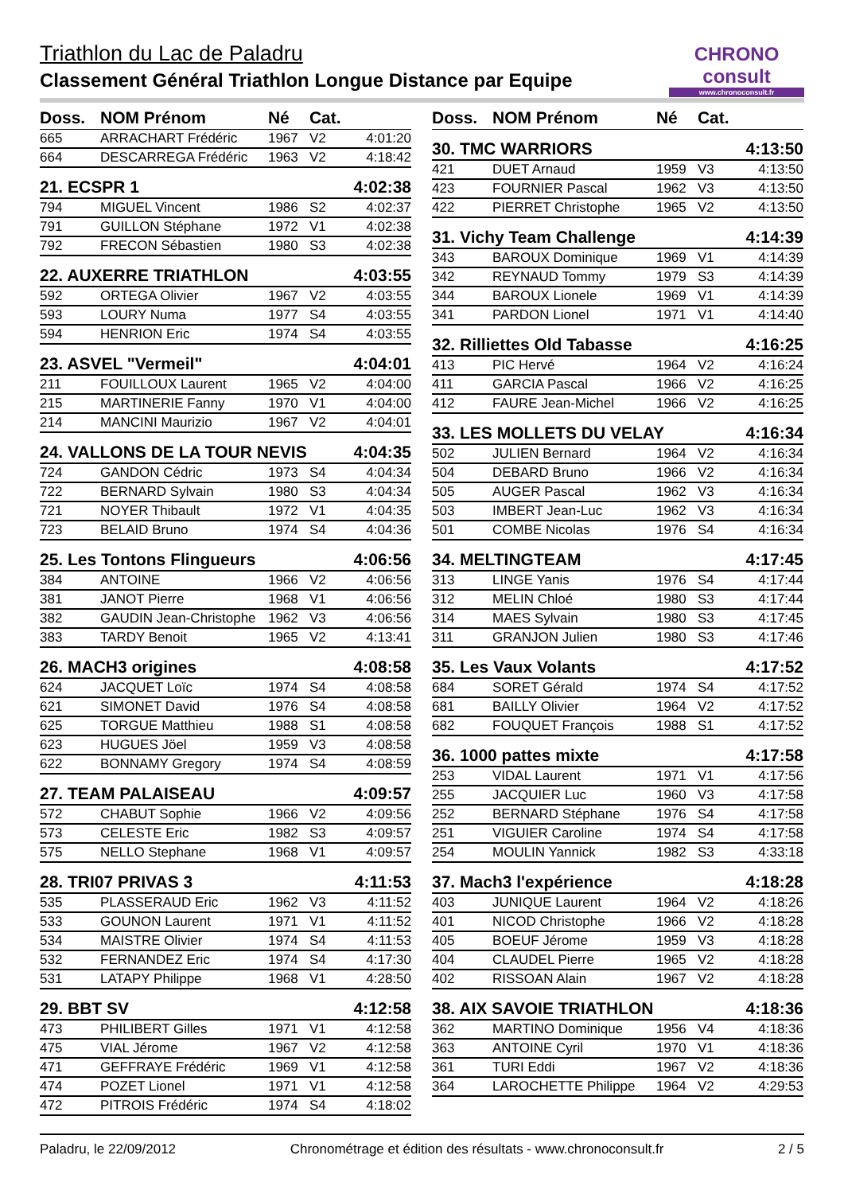Triathlon du Lac de Paladru
Classement Général Triathlon Longue Distance par Equipe
CHRONO consult
www.chronoconsult.fr
| Doss. | NOM Prénom | Né | Cat. | |
| --- | --- | --- | --- | --- |
| 665 | ARRACHART Frédéric | 1967 | V2 | 4:01:20 |
| 664 | DESCARREGA Frédéric | 1963 | V2 | 4:18:42 |
| 21. ECSPR 1 | | | | 4:02:38 |
| 794 | MIGUEL Vincent | 1986 | S2 | 4:02:37 |
| 791 | GUILLON Stéphane | 1972 | V1 | 4:02:38 |
| 792 | FRECON Sébastien | 1980 | S3 | 4:02:38 |
| 22. AUXERRE TRIATHLON | | | | 4:03:55 |
| 592 | ORTEGA Olivier | 1967 | V2 | 4:03:55 |
| 593 | LOURY Numa | 1977 | S4 | 4:03:55 |
| 594 | HENRION Eric | 1974 | S4 | 4:03:55 |
| 23. ASVEL "Vermeil" | | | | 4:04:01 |
| 211 | FOUILLOUX Laurent | 1965 | V2 | 4:04:00 |
| 215 | MARTINERIE Fanny | 1970 | V1 | 4:04:00 |
| 214 | MANCINI Maurizio | 1967 | V2 | 4:04:01 |
| 24. VALLONS DE LA TOUR NEVIS | | | | 4:04:35 |
| 724 | GANDON Cédric | 1973 | S4 | 4:04:34 |
| 722 | BERNARD Sylvain | 1980 | S3 | 4:04:34 |
| 721 | NOYER Thibault | 1972 | V1 | 4:04:35 |
| 723 | BELAID Bruno | 1974 | S4 | 4:04:36 |
| 25. Les Tontons Flingueurs | | | | 4:06:56 |
| 384 | ANTOINE | 1966 | V2 | 4:06:56 |
| 381 | JANOT Pierre | 1968 | V1 | 4:06:56 |
| 382 | GAUDIN Jean-Christophe | 1962 | V3 | 4:06:56 |
| 383 | TARDY Benoit | 1965 | V2 | 4:13:41 |
| 26. MACH3 origines | | | | 4:08:58 |
| 624 | JACQUET Loïc | 1974 | S4 | 4:08:58 |
| 621 | SIMONET David | 1976 | S4 | 4:08:58 |
| 625 | TORGUE Matthieu | 1988 | S1 | 4:08:58 |
| 623 | HUGUES Jöel | 1959 | V3 | 4:08:58 |
| 622 | BONNAMY Gregory | 1974 | S4 | 4:08:59 |
| 27. TEAM PALAISEAU | | | | 4:09:57 |
| 572 | CHABUT Sophie | 1966 | V2 | 4:09:56 |
| 573 | CELESTE Eric | 1982 | S3 | 4:09:57 |
| 575 | NELLO Stephane | 1968 | V1 | 4:09:57 |
| 28. TRI07 PRIVAS 3 | | | | 4:11:53 |
| 535 | PLASSERAUD Eric | 1962 | V3 | 4:11:52 |
| 533 | GOUNON Laurent | 1971 | V1 | 4:11:52 |
| 534 | MAISTRE Olivier | 1974 | S4 | 4:11:53 |
| 532 | FERNANDEZ Eric | 1974 | S4 | 4:17:30 |
| 531 | LATAPY Philippe | 1968 | V1 | 4:28:50 |
| 29. BBT SV | | | | 4:12:58 |
| 473 | PHILIBERT Gilles | 1971 | V1 | 4:12:58 |
| 475 | VIAL Jérome | 1967 | V2 | 4:12:58 |
| 471 | GEFFRAYE Frédéric | 1969 | V1 | 4:12:58 |
| 474 | POZET Lionel | 1971 | V1 | 4:12:58 |
| 472 | PITROIS Frédéric | 1974 | S4 | 4:18:02 |
| Doss. | NOM Prénom | Né | Cat. | |
| --- | --- | --- | --- | --- |
| 30. TMC WARRIORS | | | | 4:13:50 |
| 421 | DUET Arnaud | 1959 | V3 | 4:13:50 |
| 423 | FOURNIER Pascal | 1962 | V3 | 4:13:50 |
| 422 | PIERRET Christophe | 1965 | V2 | 4:13:50 |
| 31. Vichy Team Challenge | | | | 4:14:39 |
| 343 | BAROUX Dominique | 1969 | V1 | 4:14:39 |
| 342 | REYNAUD Tommy | 1979 | S3 | 4:14:39 |
| 344 | BAROUX Lionele | 1969 | V1 | 4:14:39 |
| 341 | PARDON Lionel | 1971 | V1 | 4:14:40 |
| 32. Rilliettes Old Tabasse | | | | 4:16:25 |
| 413 | PIC Hervé | 1964 | V2 | 4:16:24 |
| 411 | GARCIA Pascal | 1966 | V2 | 4:16:25 |
| 412 | FAURE Jean-Michel | 1966 | V2 | 4:16:25 |
| 33. LES MOLLETS DU VELAY | | | | 4:16:34 |
| 502 | JULIEN Bernard | 1964 | V2 | 4:16:34 |
| 504 | DEBARD Bruno | 1966 | V2 | 4:16:34 |
| 505 | AUGER Pascal | 1962 | V3 | 4:16:34 |
| 503 | IMBERT Jean-Luc | 1962 | V3 | 4:16:34 |
| 501 | COMBE Nicolas | 1976 | S4 | 4:16:34 |
| 34. MELTINGTEAM | | | | 4:17:45 |
| 313 | LINGE Yanis | 1976 | S4 | 4:17:44 |
| 312 | MELIN Chloé | 1980 | S3 | 4:17:44 |
| 314 | MAES Sylvain | 1980 | S3 | 4:17:45 |
| 311 | GRANJON Julien | 1980 | S3 | 4:17:46 |
| 35. Les Vaux Volants | | | | 4:17:52 |
| 684 | SORET Gérald | 1974 | S4 | 4:17:52 |
| 681 | BAILLY Olivier | 1964 | V2 | 4:17:52 |
| 682 | FOUQUET François | 1988 | S1 | 4:17:52 |
| 36. 1000 pattes mixte | | | | 4:17:58 |
| 253 | VIDAL Laurent | 1971 | V1 | 4:17:56 |
| 255 | JACQUIER Luc | 1960 | V3 | 4:17:58 |
| 252 | BERNARD Stéphane | 1976 | S4 | 4:17:58 |
| 251 | VIGUIER Caroline | 1974 | S4 | 4:17:58 |
| 254 | MOULIN Yannick | 1982 | S3 | 4:33:18 |
| 37. Mach3 l'expérience | | | | 4:18:28 |
| 403 | JUNIQUE Laurent | 1964 | V2 | 4:18:26 |
| 401 | NICOD Christophe | 1966 | V2 | 4:18:28 |
| 405 | BOEUF Jérome | 1959 | V3 | 4:18:28 |
| 404 | CLAUDEL Pierre | 1965 | V2 | 4:18:28 |
| 402 | RISSOAN Alain | 1967 | V2 | 4:18:28 |
| 38. AIX SAVOIE TRIATHLON | | | | 4:18:36 |
| 362 | MARTINO Dominique | 1956 | V4 | 4:18:36 |
| 363 | ANTOINE Cyril | 1970 | V1 | 4:18:36 |
| 361 | TURI Eddi | 1967 | V2 | 4:18:36 |
| 364 | LAROCHETTE Philippe | 1964 | V2 | 4:29:53 |
Paladru, le 22/09/2012 Chronométrage et édition des résultats - www.chronoconsult.fr 2 / 5